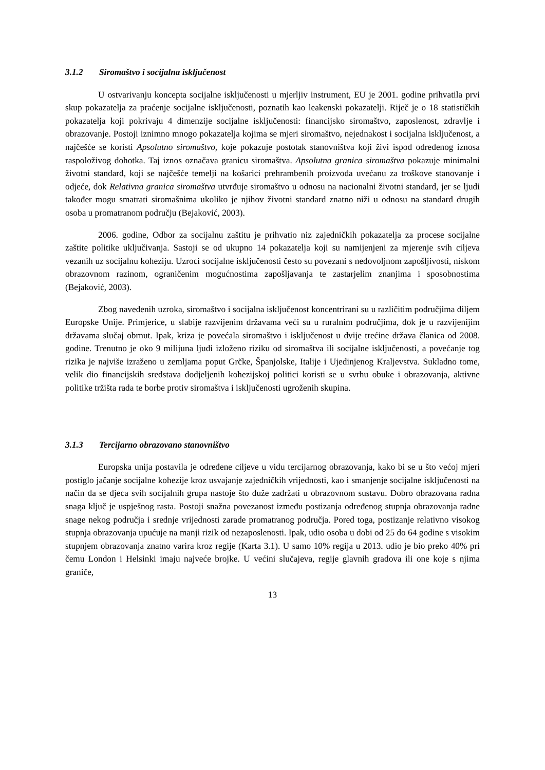3.1.2 Siromaštvo i socijalna isključenost
U ostvarivanju koncepta socijalne isključenosti u mjerljiv instrument, EU je 2001. godine prihvatila prvi skup pokazatelja za praćenje socijalne isključenosti, poznatih kao leakenski pokazatelji. Riječ je o 18 statističkih pokazatelja koji pokrivaju 4 dimenzije socijalne isključenosti: financijsko siromaštvo, zaposlenost, zdravlje i obrazovanje. Postoji iznimno mnogo pokazatelja kojima se mjeri siromaštvo, nejednakost i socijalna isključenost, a najčešće se koristi Apsolutno siromaštvo, koje pokazuje postotak stanovništva koji živi ispod određenog iznosa raspoloživog dohotka. Taj iznos označava granicu siromaštva. Apsolutna granica siromaštva pokazuje minimalni životni standard, koji se najčešće temelji na košarici prehrambenih proizvoda uvećanu za troškove stanovanje i odjeće, dok Relativna granica siromaštva utvrđuje siromaštvo u odnosu na nacionalni životni standard, jer se ljudi također mogu smatrati siromašnima ukoliko je njihov životni standard znatno niži u odnosu na standard drugih osoba u promatranom području (Bejaković, 2003).
2006. godine, Odbor za socijalnu zaštitu je prihvatio niz zajedničkih pokazatelja za procese socijalne zaštite politike uključivanja. Sastoji se od ukupno 14 pokazatelja koji su namijenjeni za mjerenje svih ciljeva vezanih uz socijalnu koheziju. Uzroci socijalne isključenosti često su povezani s nedovoljnom zapošljivosti, niskom obrazovnom razinom, ograničenim mogućnostima zapošljavanja te zastarjelim znanjima i sposobnostima (Bejaković, 2003).
Zbog navedenih uzroka, siromaštvo i socijalna isključenost koncentrirani su u različitim područjima diljem Europske Unije. Primjerice, u slabije razvijenim državama veći su u ruralnim područjima, dok je u razvijenijim državama slučaj obrnut. Ipak, kriza je povećala siromaštvo i isključenost u dvije trećine država članica od 2008. godine. Trenutno je oko 9 milijuna ljudi izloženo riziku od siromaštva ili socijalne isključenosti, a povećanje tog rizika je najviše izraženo u zemljama poput Grčke, Španjolske, Italije i Ujedinjenog Kraljevstva. Sukladno tome, velik dio financijskih sredstava dodjeljenih kohezijskoj politici koristi se u svrhu obuke i obrazovanja, aktivne politike tržišta rada te borbe protiv siromaštva i isključenosti ugroženih skupina.
3.1.3 Tercijarno obrazovano stanovništvo
Europska unija postavila je određene ciljeve u vidu tercijarnog obrazovanja, kako bi se u što većoj mjeri postiglo jačanje socijalne kohezije kroz usvajanje zajedničkih vrijednosti, kao i smanjenje socijalne isključenosti na način da se djeca svih socijalnih grupa nastoje što duže zadržati u obrazovnom sustavu. Dobro obrazovana radna snaga ključ je uspješnog rasta. Postoji snažna povezanost između postizanja određenog stupnja obrazovanja radne snage nekog područja i srednje vrijednosti zarade promatranog područja. Pored toga, postizanje relativno visokog stupnja obrazovanja upućuje na manji rizik od nezaposlenosti. Ipak, udio osoba u dobi od 25 do 64 godine s visokim stupnjem obrazovanja znatno varira kroz regije (Karta 3.1). U samo 10% regija u 2013. udio je bio preko 40% pri čemu London i Helsinki imaju najveće brojke. U većini slučajeva, regije glavnih gradova ili one koje s njima graniče,
13